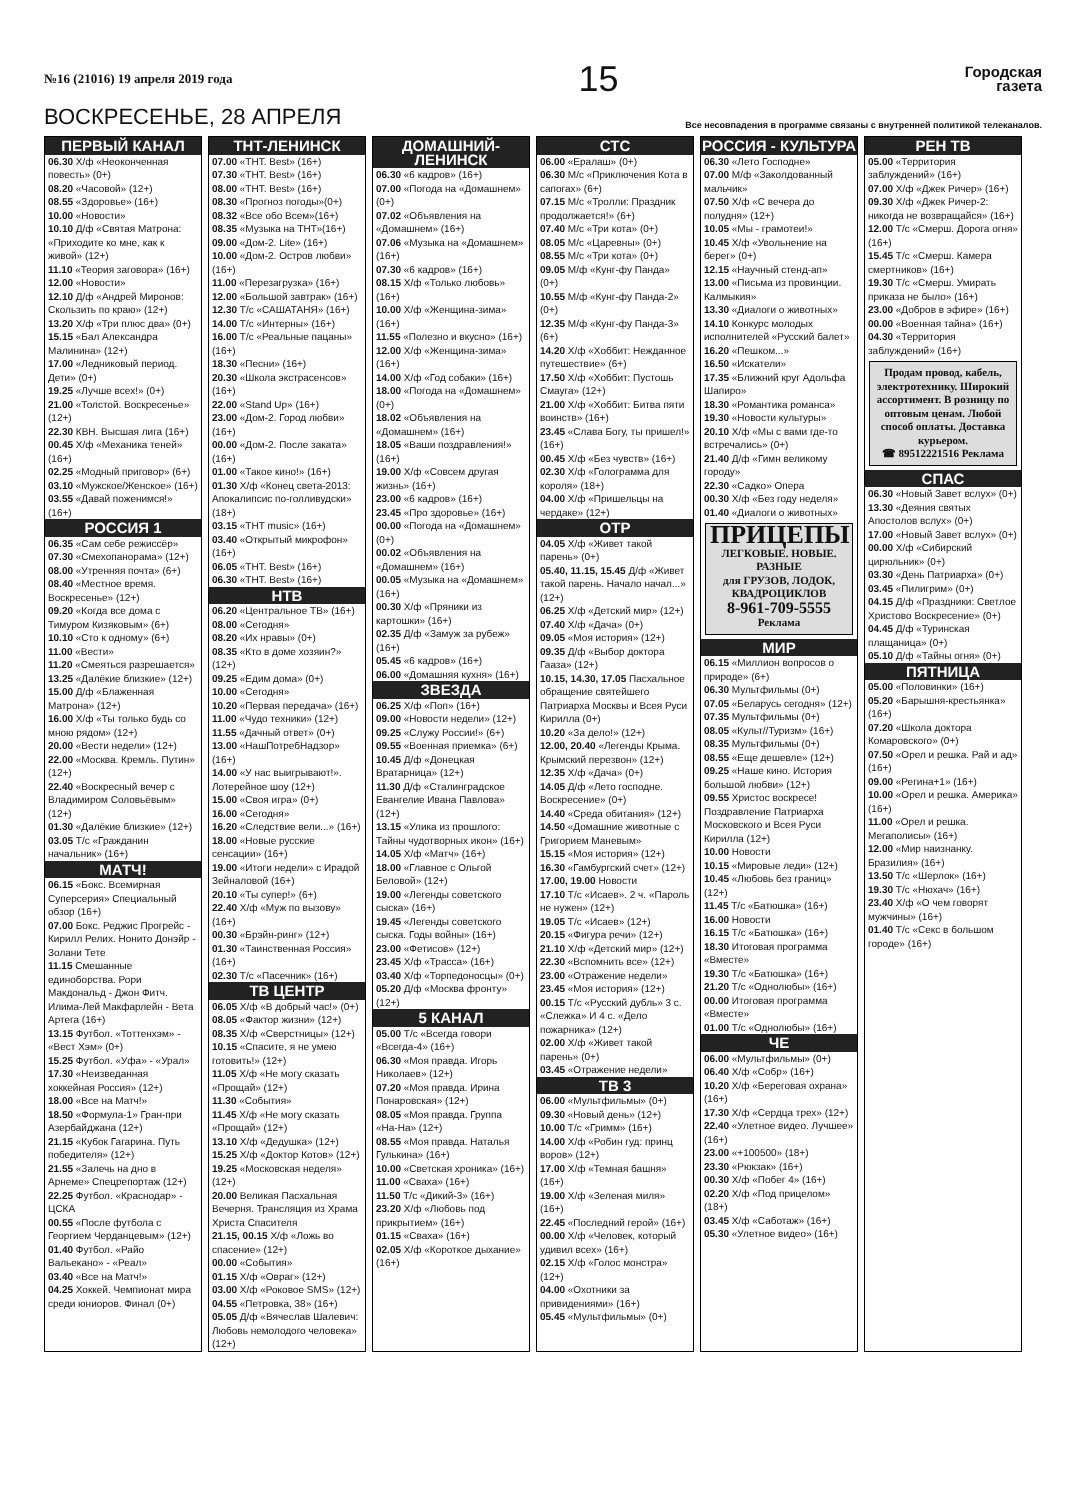№16 (21016) 19 апреля 2019 года 15 Городская
газета
ВОСКРЕСЕНЬЕ, 28 АПРЕЛЯ Все несовпадения в программе связаны с внутренней политикой телеканалов.
ПЕРВЫЙ КАНАЛ
06.30 Х/ф «Неоконченная повесть» (0+)
08.20 «Часовой» (12+)
08.55 «Здоровье» (16+)
10.00 «Новости»
10.10 Д/ф «Святая Матрона: «Приходите ко мне, как к живой» (12+)
11.10 «Теория заговора» (16+)
12.00 «Новости»
12.10 Д/ф «Андрей Миронов: Скользить по краю» (12+)
13.20 Х/ф «Три плюс два» (0+)
15.15 «Бал Александра Малинина» (12+)
17.00 «Ледниковый период. Дети» (0+)
19.25 «Лучше всех!» (0+)
21.00 «Толстой. Воскресенье» (12+)
22.30 КВН. Высшая лига (16+)
00.45 Х/ф «Механика теней» (16+)
02.25 «Модный приговор» (6+)
03.10 «Мужское/Женское» (16+)
03.55 «Давай поженимся!» (16+)
РОССИЯ 1
06.35 «Сам себе режиссёр»
07.30 «Смехопанорама» (12+)
08.00 «Утренняя почта» (6+)
08.40 «Местное время. Воскресенье» (12+)
09.20 «Когда все дома с Тимуром Кизяковым» (6+)
10.10 «Сто к одному» (6+)
11.00 «Вести»
11.20 «Смеяться разрешается»
13.25 «Далёкие близкие» (12+)
15.00 Д/ф «Блаженная Матрона» (12+)
16.00 Х/ф «Ты только будь со мною рядом» (12+)
20.00 «Вести недели» (12+)
22.00 «Москва. Кремль. Путин» (12+)
22.40 «Воскресный вечер с Владимиром Соловьёвым» (12+)
01.30 «Далёкие близкие» (12+)
03.05 Т/с «Гражданин начальник» (16+)
МАТЧ!
06.15 «Бокс. Всемирная Суперсерия» Специальный обзор (16+)
07.00 Бокс. Реджис Прогрейс - Кирилл Релих. Нонито Донэйр - Золани Тете
11.15 Смешанные единоборства. Рори Макдональд - Джон Фитч. Илима-Лей Макфарлейн - Вета Артега (16+)
13.15 Футбол. «Тоттенхэм» - «Вест Хэм» (0+)
15.25 Футбол. «Уфа» - «Урал»
17.30 «Неизведанная хоккейная Россия» (12+)
18.00 «Все на Матч!»
18.50 «Формула-1» Гран-при Азербайджана (12+)
21.15 «Кубок Гагарина. Путь победителя» (12+)
21.55 «Залечь на дно в Арнеме» Спецрепортаж (12+)
22.25 Футбол. «Краснодар» - ЦСКА
00.55 «После футбола с Георгием Черданцевым» (12+)
01.40 Футбол. «Райо Вальекано» - «Реал»
03.40 «Все на Матч!»
04.25 Хоккей. Чемпионат мира среди юниоров. Финал (0+)
ТНТ-ЛЕНИНСК
07.00 «ТНТ. Best» (16+)
07.30 «ТНТ. Best» (16+)
08.00 «ТНТ. Best» (16+)
08.30 «Прогноз погоды»(0+)
08.32 «Все обо Всем»(16+)
08.35 «Музыка на ТНТ»(16+)
09.00 «Дом-2. Lite» (16+)
10.00 «Дом-2. Остров любви» (16+)
11.00 «Перезагрузка» (16+)
12.00 «Большой завтрак» (16+)
12.30 Т/с «САШАТАНЯ» (16+)
14.00 Т/с «Интерны» (16+)
16.00 Т/с «Реальные пацаны» (16+)
18.30 «Песни» (16+)
20.30 «Школа экстрасенсов» (16+)
22.00 «Stand Up» (16+)
23.00 «Дом-2. Город любви» (16+)
00.00 «Дом-2. После заката» (16+)
01.00 «Такое кино!» (16+)
01.30 Х/ф «Конец света-2013: Апокалипсис по-голливудски» (18+)
03.15 «ТНТ music» (16+)
03.40 «Открытый микрофон» (16+)
06.05 «ТНТ. Best» (16+)
06.30 «ТНТ. Best» (16+)
НТВ
06.20 «Центральное ТВ» (16+)
08.00 «Сегодня»
08.20 «Их нравы» (0+)
08.35 «Кто в доме хозяин?» (12+)
09.25 «Едим дома» (0+)
10.00 «Сегодня»
10.20 «Первая передача» (16+)
11.00 «Чудо техники» (12+)
11.55 «Дачный ответ» (0+)
13.00 «НашПотребНадзор» (16+)
14.00 «У нас выигрывают!». Лотерейное шоу (12+)
15.00 «Своя игра» (0+)
16.00 «Сегодня»
16.20 «Следствие вели...» (16+)
18.00 «Новые русские сенсации» (16+)
19.00 «Итоги недели» с Ирадой Зейналовой (16+)
20.10 «Ты супер!» (6+)
22.40 Х/ф «Муж по вызову» (16+)
00.30 «Брэйн-ринг» (12+)
01.30 «Таинственная Россия» (16+)
02.30 Т/с «Пасечник» (16+)
ТВ ЦЕНТР
06.05 Х/ф «В добрый час!» (0+)
08.05 «Фактор жизни» (12+)
08.35 Х/ф «Сверстницы» (12+)
10.15 «Спасите, я не умею готовить!» (12+)
11.05 Х/ф «Не могу сказать «Прощай» (12+)
11.30 «События»
11.45 Х/ф «Не могу сказать «Прощай» (12+)
13.10 Х/ф «Дедушка» (12+)
15.25 Х/ф «Доктор Котов» (12+)
19.25 «Московская неделя» (12+)
20.00 Великая Пасхальная Вечерня. Трансляция из Храма Христа Спасителя
21.15, 00.15 Х/ф «Ложь во спасение» (12+)
00.00 «События»
01.15 Х/ф «Овраг» (12+)
03.00 Х/ф «Роковое SMS» (12+)
04.55 «Петровка, 38» (16+)
05.05 Д/ф «Вячеслав Шалевич: Любовь немолодого человека» (12+)
ДОМАШНИЙ-ЛЕНИНСК
06.30 «6 кадров» (16+)
07.00 «Погода на «Домашнем» (0+)
07.02 «Объявления на «Домашнем» (16+)
07.06 «Музыка на «Домашнем» (16+)
07.30 «6 кадров» (16+)
08.15 Х/ф «Только любовь» (16+)
10.00 Х/ф «Женщина-зима» (16+)
11.55 «Полезно и вкусно» (16+)
12.00 Х/ф «Женщина-зима» (16+)
14.00 Х/ф «Год собаки» (16+)
18.00 «Погода на «Домашнем» (0+)
18.02 «Объявления на «Домашнем» (16+)
18.05 «Ваши поздравления!» (16+)
19.00 Х/ф «Совсем другая жизнь» (16+)
23.00 «6 кадров» (16+)
23.45 «Про здоровье» (16+)
00.00 «Погода на «Домашнем» (0+)
00.02 «Объявления на «Домашнем» (16+)
00.05 «Музыка на «Домашнем» (16+)
00.30 Х/ф «Пряники из картошки» (16+)
02.35 Д/ф «Замуж за рубеж» (16+)
05.45 «6 кадров» (16+)
06.00 «Домашняя кухня» (16+)
ЗВЕЗДА
06.25 Х/ф «Поп» (16+)
09.00 «Новости недели» (12+)
09.25 «Служу России!» (6+)
09.55 «Военная приемка» (6+)
10.45 Д/ф «Донецкая Вратарница» (12+)
11.30 Д/ф «Сталинградское Евангелие Ивана Павлова» (12+)
13.15 «Улика из прошлого: Тайны чудотворных икон» (16+)
14.05 Х/ф «Матч» (16+)
18.00 «Главное с Ольгой Беловой» (12+)
19.00 «Легенды советского сыска» (16+)
19.45 «Легенды советского сыска. Годы войны» (16+)
23.00 «Фетисов» (12+)
23.45 Х/ф «Трасса» (16+)
03.40 Х/ф «Торпедоносцы» (0+)
05.20 Д/ф «Москва фронту» (12+)
5 КАНАЛ
05.00 Т/с «Всегда говори «Всегда-4» (16+)
06.30 «Моя правда. Игорь Николаев» (12+)
07.20 «Моя правда. Ирина Понаровская» (12+)
08.05 «Моя правда. Группа «На-На» (12+)
08.55 «Моя правда. Наталья Гулькина» (16+)
10.00 «Светская хроника» (16+)
11.00 «Сваха» (16+)
11.50 Т/с «Дикий-3» (16+)
23.20 Х/ф «Любовь под прикрытием» (16+)
01.15 «Сваха» (16+)
02.05 Х/ф «Короткое дыхание» (16+)
СТС
06.00 «Ералаш» (0+)
06.30 М/с «Приключения Кота в сапогах» (6+)
07.15 М/с «Тролли: Праздник продолжается!» (6+)
07.40 М/с «Три кота» (0+)
08.05 М/с «Царевны» (0+)
08.55 М/с «Три кота» (0+)
09.05 М/ф «Кунг-фу Панда» (0+)
10.55 М/ф «Кунг-фу Панда-2» (0+)
12.35 М/ф «Кунг-фу Панда-3» (6+)
14.20 Х/ф «Хоббит: Нежданное путешествие» (6+)
17.50 Х/ф «Хоббит: Пустошь Смауга» (12+)
21.00 Х/ф «Хоббит: Битва пяти воинств» (16+)
23.45 «Слава Богу, ты пришел!» (16+)
00.45 Х/ф «Без чувств» (16+)
02.30 Х/ф «Голограмма для короля» (18+)
04.00 Х/ф «Пришельцы на чердаке» (12+)
ОТР
04.05 Х/ф «Живет такой парень» (0+)
05.40, 11.15, 15.45 Д/ф «Живет такой парень. Начало начал...» (12+)
06.25 Х/ф «Детский мир» (12+)
07.40 Х/ф «Дача» (0+)
09.05 «Моя история» (12+)
09.35 Д/ф «Выбор доктора Гааза» (12+)
10.15, 14.30, 17.05 Пасхальное обращение святейшего Патриарха Москвы и Всея Руси Кирилла (0+)
10.20 «За дело!» (12+)
12.00, 20.40 «Легенды Крыма. Крымский перезвон» (12+)
12.35 Х/ф «Дача» (0+)
14.05 Д/ф «Лето господне. Воскресение» (0+)
14.40 «Среда обитания» (12+)
14.50 «Домашние животные с Григорием Маневым»
15.15 «Моя история» (12+)
16.30 «Гамбургский счет» (12+)
17.00, 19.00 Новости
17.10 Т/с «Исаев». 2 ч. «Пароль не нужен» (12+)
19.05 Т/с «Исаев» (12+)
20.15 «Фигура речи» (12+)
21.10 Х/ф «Детский мир» (12+)
22.30 «Вспомнить все» (12+)
23.00 «Отражение недели»
23.45 «Моя история» (12+)
00.15 Т/с «Русский дубль» 3 с. «Слежка» И 4 с. «Дело пожарника» (12+)
02.00 Х/ф «Живет такой парень» (0+)
03.45 «Отражение недели»
ТВ 3
06.00 «Мультфильмы» (0+)
09.30 «Новый день» (12+)
10.00 Т/с «Гримм» (16+)
14.00 Х/ф «Робин гуд: принц воров» (12+)
17.00 Х/ф «Темная башня» (16+)
19.00 Х/ф «Зеленая миля» (16+)
22.45 «Последний герой» (16+)
00.00 Х/ф «Человек, который удивил всех» (16+)
02.15 Х/ф «Голос монстра» (12+)
04.00 «Охотники за привидениями» (16+)
05.45 «Мультфильмы» (0+)
РОССИЯ - КУЛЬТУРА
06.30 «Лето Господне»
07.00 М/ф «Заколдованный мальчик»
07.50 Х/ф «С вечера до полудня» (12+)
10.05 «Мы - грамотеи!»
10.45 Х/ф «Увольнение на берег» (0+)
12.15 «Научный стенд-ап»
13.00 «Письма из провинции. Калмыкия»
13.30 «Диалоги о животных»
14.10 Конкурс молодых исполнителей «Русский балет»
16.20 «Пешком...»
16.50 «Искатели»
17.35 «Ближний круг Адольфа Шапиро»
18.30 «Романтика романса»
19.30 «Новости культуры»
20.10 Х/ф «Мы с вами где-то встречались» (0+)
21.40 Д/ф «Гимн великому городу»
22.30 «Садко» Опера
00.30 Х/ф «Без году неделя»
01.40 «Диалоги о животных»
ПРИЦЕПЫ
ЛЕГКОВЫЕ. НОВЫЕ. РАЗНЫЕ
для ГРУЗОВ, ЛОДОК, КВАДРОЦИКЛОВ
8-961-709-5555 Реклама
МИР
06.15 «Миллион вопросов о природе» (6+)
06.30 Мультфильмы (0+)
07.05 «Беларусь сегодня» (12+)
07.35 Мультфильмы (0+)
08.05 «Культ//Туризм» (16+)
08.35 Мультфильмы (0+)
08.55 «Еще дешевле» (12+)
09.25 «Наше кино. История большой любви» (12+)
09.55 Христос воскресе! Поздравление Патриарха Московского и Всея Руси Кирилла (12+)
10.00 Новости
10.15 «Мировые леди» (12+)
10.45 «Любовь без границ» (12+)
11.45 Т/с «Батюшка» (16+)
16.00 Новости
16.15 Т/с «Батюшка» (16+)
18.30 Итоговая программа «Вместе»
19.30 Т/с «Батюшка» (16+)
21.20 Т/с «Однолюбы» (16+)
00.00 Итоговая программа «Вместе»
01.00 Т/с «Однолюбы» (16+)
ЧЕ
06.00 «Мультфильмы» (0+)
06.40 Х/ф «Собр» (16+)
10.20 Х/ф «Береговая охрана» (16+)
17.30 Х/ф «Сердца трех» (12+)
22.40 «Улетное видео. Лучшее» (16+)
23.00 «+100500» (18+)
23.30 «Рюкзак» (16+)
00.30 Х/ф «Побег 4» (16+)
02.20 Х/ф «Под прицелом» (18+)
03.45 Х/ф «Саботаж» (16+)
05.30 «Улетное видео» (16+)
РЕН ТВ
05.00 «Территория заблуждений» (16+)
07.00 Х/ф «Джек Ричер» (16+)
09.30 Х/ф «Джек Ричер-2: никогда не возвращайся» (16+)
12.00 Т/с «Смерш. Дорога огня» (16+)
15.45 Т/с «Смерш. Камера смертников» (16+)
19.30 Т/с «Смерш. Умирать приказа не было» (16+)
23.00 «Добров в эфире» (16+)
00.00 «Военная тайна» (16+)
04.30 «Территория заблуждений» (16+)
Продам провод, кабель, электротехнику. Широкий ассортимент. В розницу по оптовым ценам. Любой способ оплаты. Доставка курьером.
☎ 89512221516 Реклама
СПАС
06.30 «Новый Завет вслух» (0+)
13.30 «Деяния святых Апостолов вслух» (0+)
17.00 «Новый Завет вслух» (0+)
00.00 Х/ф «Сибирский цирюльник» (0+)
03.30 «День Патриарха» (0+)
03.45 «Пилигрим» (0+)
04.15 Д/ф «Праздники: Светлое Христово Воскресение» (0+)
04.45 Д/ф «Туринская плащаница» (0+)
05.10 Д/ф «Тайны огня» (0+)
ПЯТНИЦА
05.00 «Половинки» (16+)
05.20 «Барышня-крестьянка» (16+)
07.20 «Школа доктора Комаровского» (0+)
07.50 «Орел и решка. Рай и ад» (16+)
09.00 «Регина+1» (16+)
10.00 «Орел и решка. Америка» (16+)
11.00 «Орел и решка. Мегаполисы» (16+)
12.00 «Мир наизнанку. Бразилия» (16+)
13.50 Т/с «Шерлок» (16+)
19.30 Т/с «Нюхач» (16+)
23.40 Х/ф «О чем говорят мужчины» (16+)
01.40 Т/с «Секс в большом городе» (16+)